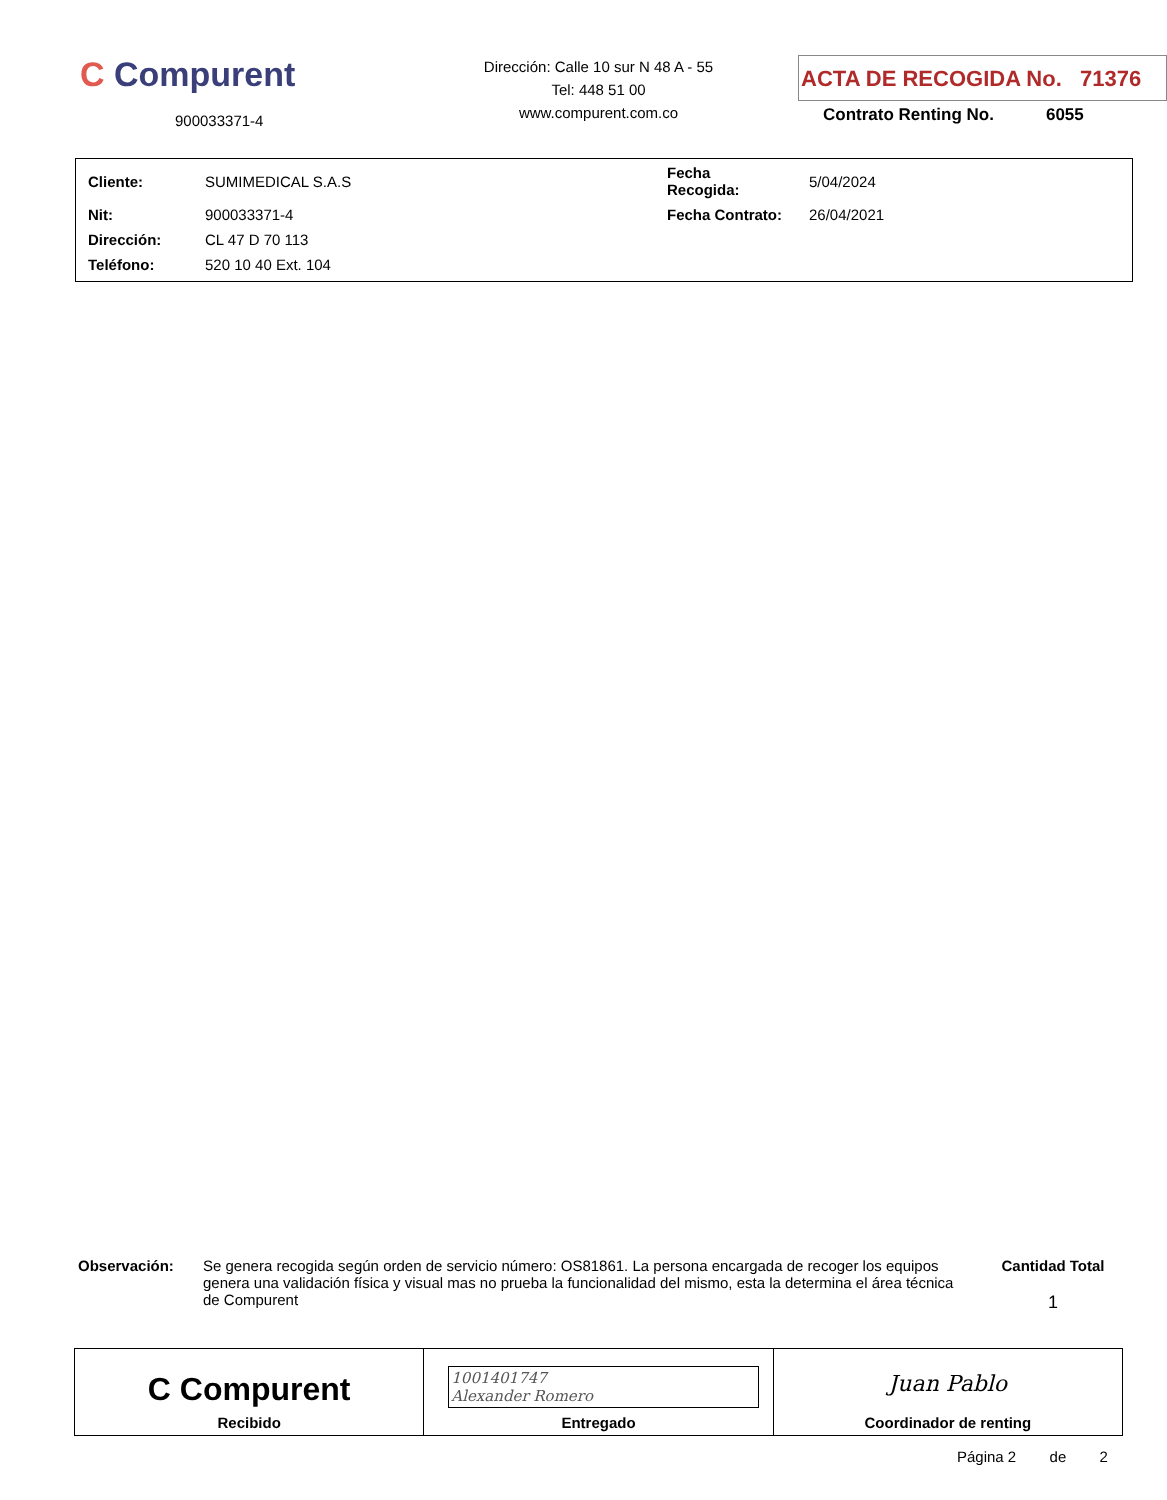C Compurent
900033371-4
Dirección: Calle 10 sur N 48 A - 55
Tel: 448 51 00
www.compurent.com.co
ACTA DE RECOGIDA No. 71376
Contrato Renting No. 6055
| Cliente: | SUMIMEDICAL S.A.S | Fecha Recogida: | 5/04/2024 |
| Nit: | 900033371-4 | Fecha Contrato: | 26/04/2021 |
| Dirección: | CL 47 D 70 113 | | |
| Teléfono: | 520 10 40 Ext. 104 | | |
Observación: Se genera recogida según orden de servicio número: OS81861. La persona encargada de recoger los equipos genera una validación física y visual mas no prueba la funcionalidad del mismo, esta la determina el área técnica de Compurent
Cantidad Total
1
| C Compurent Recibido | 1001401747 Alexander Romero Entregado | Juan Pablo Coordinador de renting |
Página 2 de 2